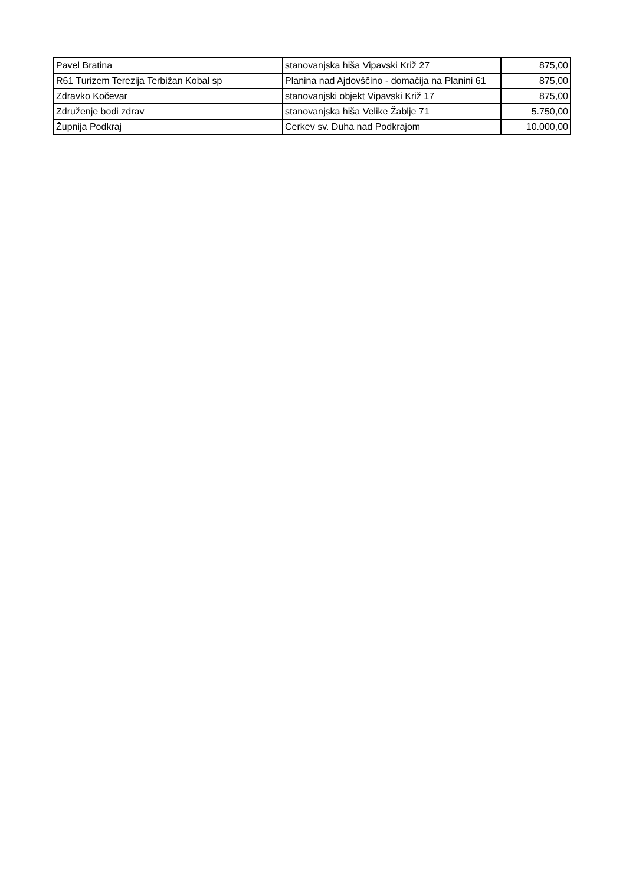| Pavel Bratina | stanovanjska hiša Vipavski Križ 27 | 875,00 |
| R61 Turizem Terezija Terbižan Kobal sp | Planina nad Ajdovščino - domačija na Planini 61 | 875,00 |
| Zdravko Kočevar | stanovanjski objekt Vipavski Križ 17 | 875,00 |
| Združenje bodi zdrav | stanovanjska hiša Velike Žablje 71 | 5.750,00 |
| Župnija Podkraj | Cerkev sv. Duha nad Podkrajom | 10.000,00 |